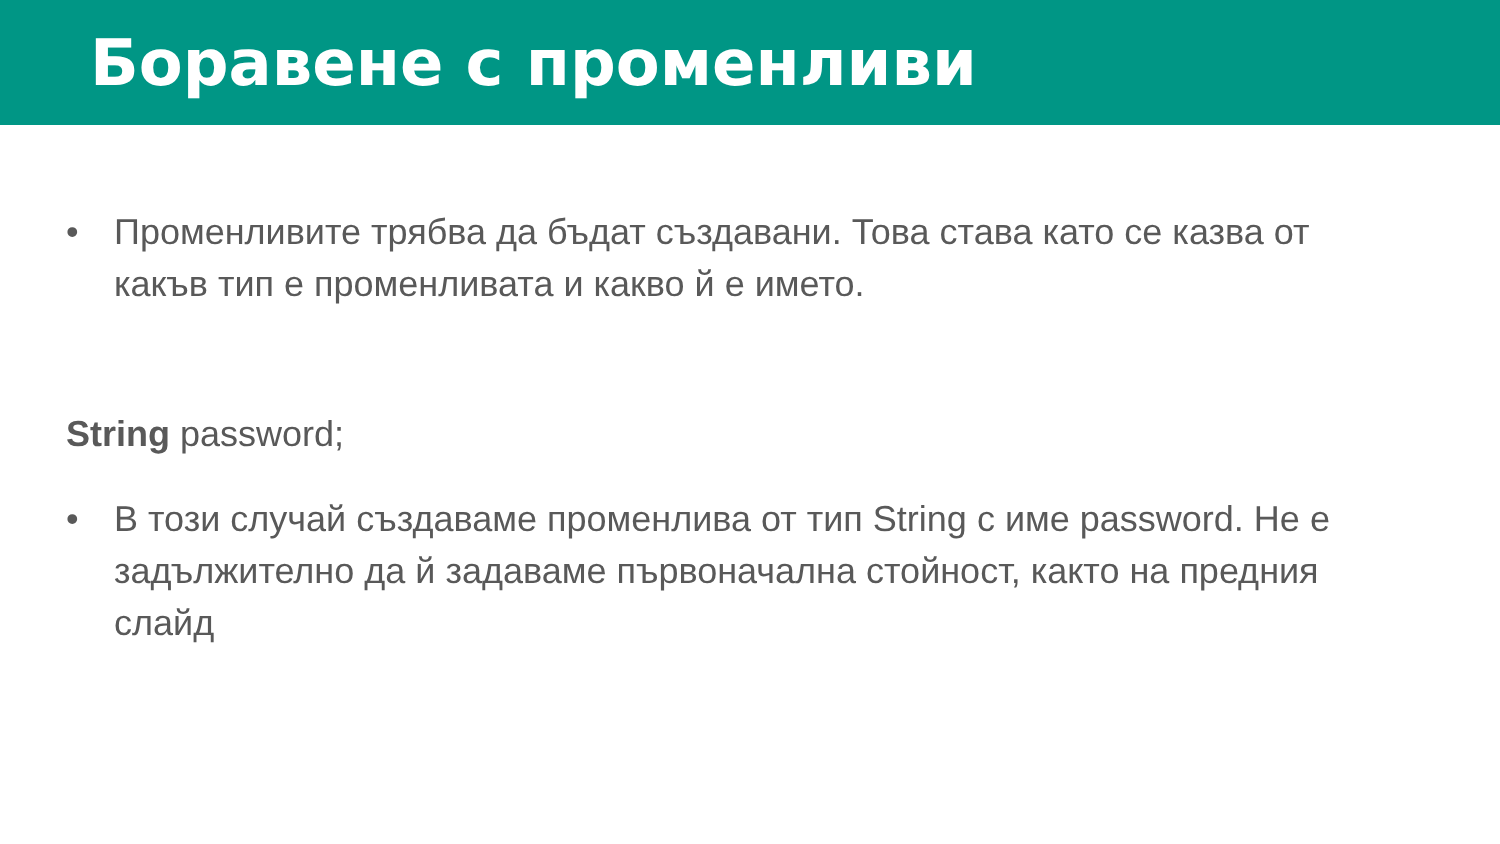Боравене с променливи
• Променливите трябва да бъдат създавани. Това става като се казва от какъв тип е променливата и какво й е името.
String password;
• В този случай създаваме променлива от тип String с име password. Не е задължително да й задаваме първоначална стойност, както на предния слайд